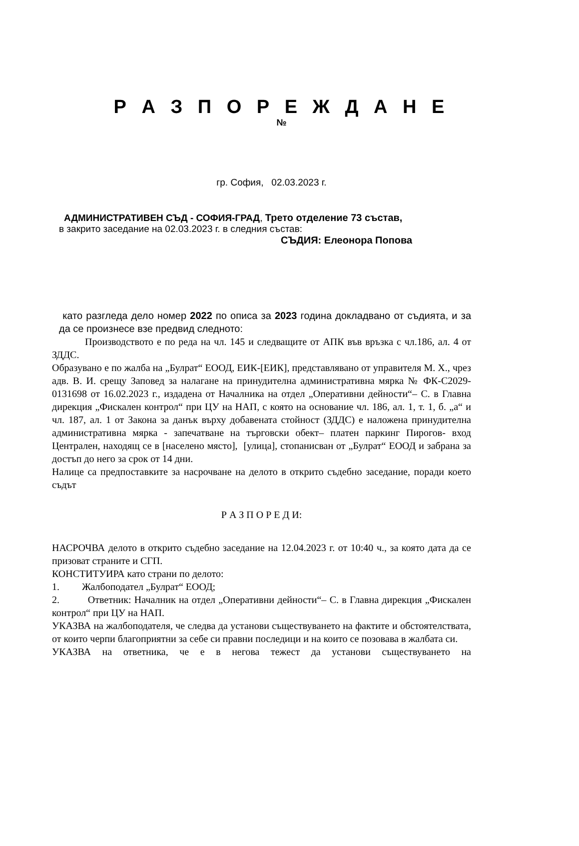Р А З П О Р Е Ж Д А Н Е
№
гр. София, 02.03.2023 г.
АДМИНИСТРАТИВЕН СЪД - СОФИЯ-ГРАД, Трето отделение 73 състав,
в закрито заседание на 02.03.2023 г. в следния състав:
СЪДИЯ: Елеонора Попова
като разгледа дело номер 2022 по описа за 2023 година докладвано от съдията, и за да се произнесе взе предвид следното:
Производството е по реда на чл. 145 и следващите от АПК във връзка с чл.186, ал. 4 от ЗДДС.
Образувано е по жалба на „Булрат“ ЕООД, ЕИК-[ЕИК], представлявано от управителя М. Х., чрез адв. В. И. срещу Заповед за налагане на принудителна административна мярка № ФК-С2029-0131698 от 16.02.2023 г., издадена от Началника на отдел „Оперативни дейности“– С. в Главна дирекция „Фискален контрол“ при ЦУ на НАП, с която на основание чл. 186, ал. 1, т. 1, б. „а“ и чл. 187, ал. 1 от Закона за данък върху добавената стойност (ЗДДС) е наложена принудителна административна мярка - запечатване на търговски обект– платен паркинг Пирогов- вход Централен, находящ се в [населено място], [улица], стопанисван от „Булрат“ ЕООД и забрана за достъп до него за срок от 14 дни.
Налице са предпоставките за насрочване на делото в открито съдебно заседание, поради което съдът
Р А З П О Р Е Д И:
НАСРОЧВА делото в открито съдебно заседание на 12.04.2023 г. от 10:40 ч., за която дата да се призоват страните и СГП.
КОНСТИТУИРА като страни по делото:
1. Жалбоподател „Булрат“ ЕООД;
2. Ответник: Началник на отдел „Оперативни дейности“– С. в Главна дирекция „Фискален контрол“ при ЦУ на НАП.
УКАЗВА на жалбоподателя, че следва да установи съществуването на фактите и обстоятелствата, от които черпи благоприятни за себе си правни последици и на които се позовава в жалбата си.
УКАЗВА на ответника, че е в негова тежест да установи съществуването на